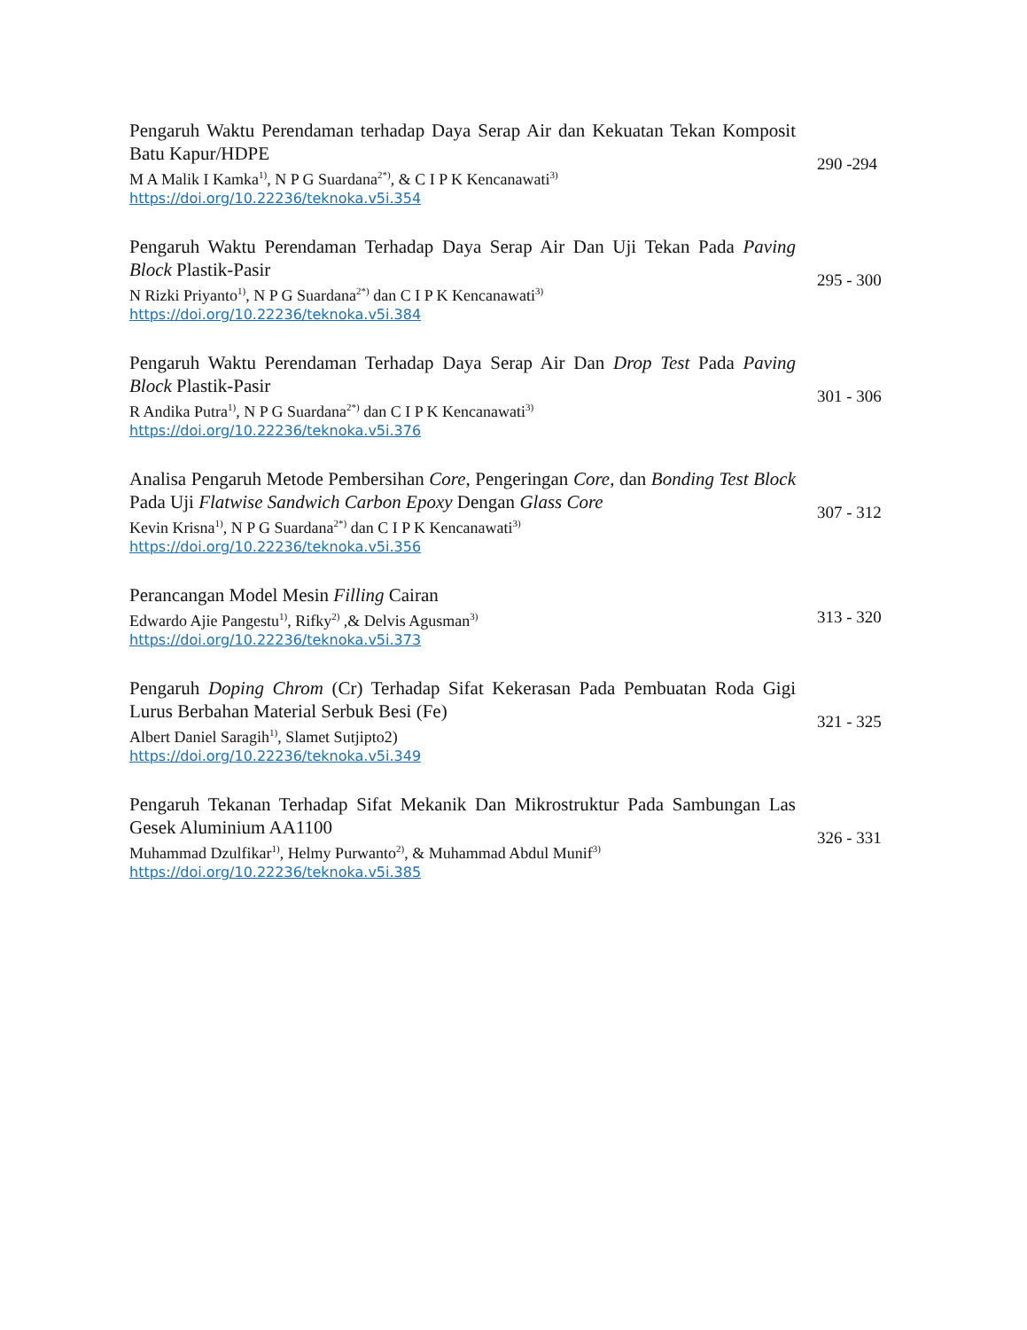Pengaruh Waktu Perendaman terhadap Daya Serap Air dan Kekuatan Tekan Komposit Batu Kapur/HDPE
M A Malik I Kamka<sup>1)</sup>, N P G Suardana<sup>2*)</sup>, & C I P K Kencanawati<sup>3)</sup>
https://doi.org/10.22236/teknoka.v5i.354
290 -294
Pengaruh Waktu Perendaman Terhadap Daya Serap Air Dan Uji Tekan Pada Paving Block Plastik-Pasir
N Rizki Priyanto<sup>1)</sup>, N P G Suardana<sup>2*)</sup> dan C I P K Kencanawati<sup>3)</sup>
https://doi.org/10.22236/teknoka.v5i.384
295 - 300
Pengaruh Waktu Perendaman Terhadap Daya Serap Air Dan Drop Test Pada Paving Block Plastik-Pasir
R Andika Putra<sup>1)</sup>, N P G Suardana<sup>2*)</sup> dan C I P K Kencanawati<sup>3)</sup>
https://doi.org/10.22236/teknoka.v5i.376
301 - 306
Analisa Pengaruh Metode Pembersihan Core, Pengeringan Core, dan Bonding Test Block Pada Uji Flatwise Sandwich Carbon Epoxy Dengan Glass Core
Kevin Krisna<sup>1)</sup>, N P G Suardana<sup>2*)</sup> dan C I P K Kencanawati<sup>3)</sup>
https://doi.org/10.22236/teknoka.v5i.356
307 - 312
Perancangan Model Mesin Filling Cairan
Edwardo Ajie Pangestu<sup>1)</sup>, Rifky<sup>2)</sup> ,& Delvis Agusman<sup>3)</sup>
https://doi.org/10.22236/teknoka.v5i.373
313 - 320
Pengaruh Doping Chrom (Cr) Terhadap Sifat Kekerasan Pada Pembuatan Roda Gigi Lurus Berbahan Material Serbuk Besi (Fe)
Albert Daniel Saragih<sup>1)</sup>, Slamet Sutjipto2)
https://doi.org/10.22236/teknoka.v5i.349
321 - 325
Pengaruh Tekanan Terhadap Sifat Mekanik Dan Mikrostruktur Pada Sambungan Las Gesek Aluminium AA1100
Muhammad Dzulfikar<sup>1)</sup>, Helmy Purwanto<sup>2)</sup>, & Muhammad Abdul Munif<sup>3)</sup>
https://doi.org/10.22236/teknoka.v5i.385
326 - 331